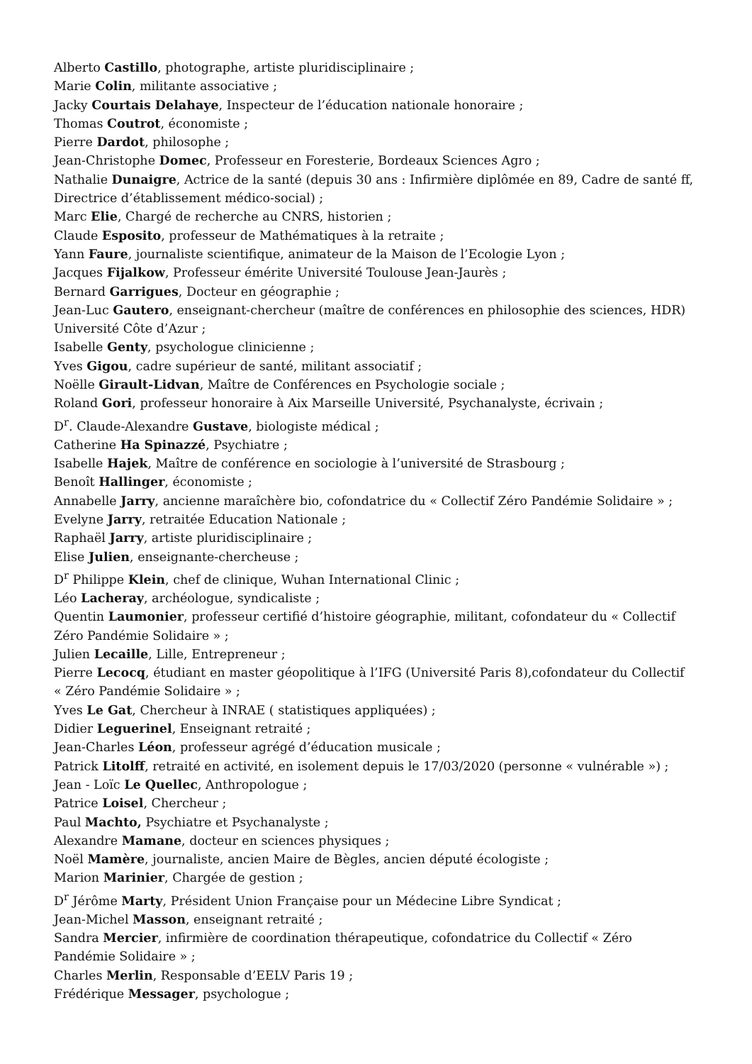Alberto Castillo, photographe, artiste pluridisciplinaire ;
Marie Colin, militante associative ;
Jacky Courtais Delahaye, Inspecteur de l’éducation nationale honoraire ;
Thomas Coutrot, économiste ;
Pierre Dardot, philosophe ;
Jean-Christophe Domec, Professeur en Foresterie, Bordeaux Sciences Agro ;
Nathalie Dunaigre, Actrice de la santé (depuis 30 ans : Infirmière diplômée en 89, Cadre de santé ff, Directrice d’établissement médico-social) ;
Marc Elie, Chargé de recherche au CNRS, historien ;
Claude Esposito, professeur de Mathématiques à la retraite ;
Yann Faure, journaliste scientifique, animateur de la Maison de l’Ecologie Lyon ;
Jacques Fijalkow, Professeur émérite Université Toulouse Jean-Jaurès ;
Bernard Garrigues, Docteur en géographie ;
Jean-Luc Gautero, enseignant-chercheur (maître de conférences en philosophie des sciences, HDR) Université Côte d’Azur ;
Isabelle Genty, psychologue clinicienne ;
Yves Gigou, cadre supérieur de santé, militant associatif ;
Noëlle Girault-Lidvan, Maître de Conférences en Psychologie sociale ;
Roland Gori, professeur honoraire à Aix Marseille Université, Psychanalyste, écrivain ;
D<sup>r</sup>. Claude-Alexandre Gustave, biologiste médical ;
Catherine Ha Spinazzé, Psychiatre ;
Isabelle Hajek, Maître de conférence en sociologie à l’université de Strasbourg ;
Benoît Hallinger, économiste ;
Annabelle Jarry, ancienne maraîchère bio, cofondatrice du « Collectif Zéro Pandémie Solidaire » ;
Evelyne Jarry, retraitée Education Nationale ;
Raphaël Jarry, artiste pluridisciplinaire ;
Elise Julien, enseignante-chercheuse ;
D<sup>r</sup> Philippe Klein, chef de clinique, Wuhan International Clinic ;
Léo Lacheray, archéologue, syndicaliste ;
Quentin Laumonier, professeur certifié d’histoire géographie, militant, cofondateur du « Collectif Zéro Pandémie Solidaire » ;
Julien Lecaille, Lille, Entrepreneur ;
Pierre Lecocq, étudiant en master géopolitique à l’IFG (Université Paris 8),cofondateur du Collectif « Zéro Pandémie Solidaire » ;
Yves Le Gat, Chercheur à INRAE ( statistiques appliquées) ;
Didier Leguerinel, Enseignant retraité ;
Jean-Charles Léon, professeur agrégé d’éducation musicale ;
Patrick Litolff, retraité en activité, en isolement depuis le 17/03/2020 (personne « vulnérable ») ;
Jean - Loïc Le Quellec, Anthropologue ;
Patrice Loisel, Chercheur ;
Paul Machto, Psychiatre et Psychanalyste ;
Alexandre Mamane, docteur en sciences physiques ;
Noël Mamère, journaliste, ancien Maire de Bègles, ancien député écologiste ;
Marion Marinier, Chargée de gestion ;
D<sup>r</sup> Jérôme Marty, Président Union Française pour un Médecine Libre Syndicat ;
Jean-Michel Masson, enseignant retraité ;
Sandra Mercier, infirmière de coordination thérapeutique, cofondatrice du Collectif « Zéro Pandémie Solidaire » ;
Charles Merlin, Responsable d’EELV Paris 19 ;
Frédérique Messager, psychologue ;